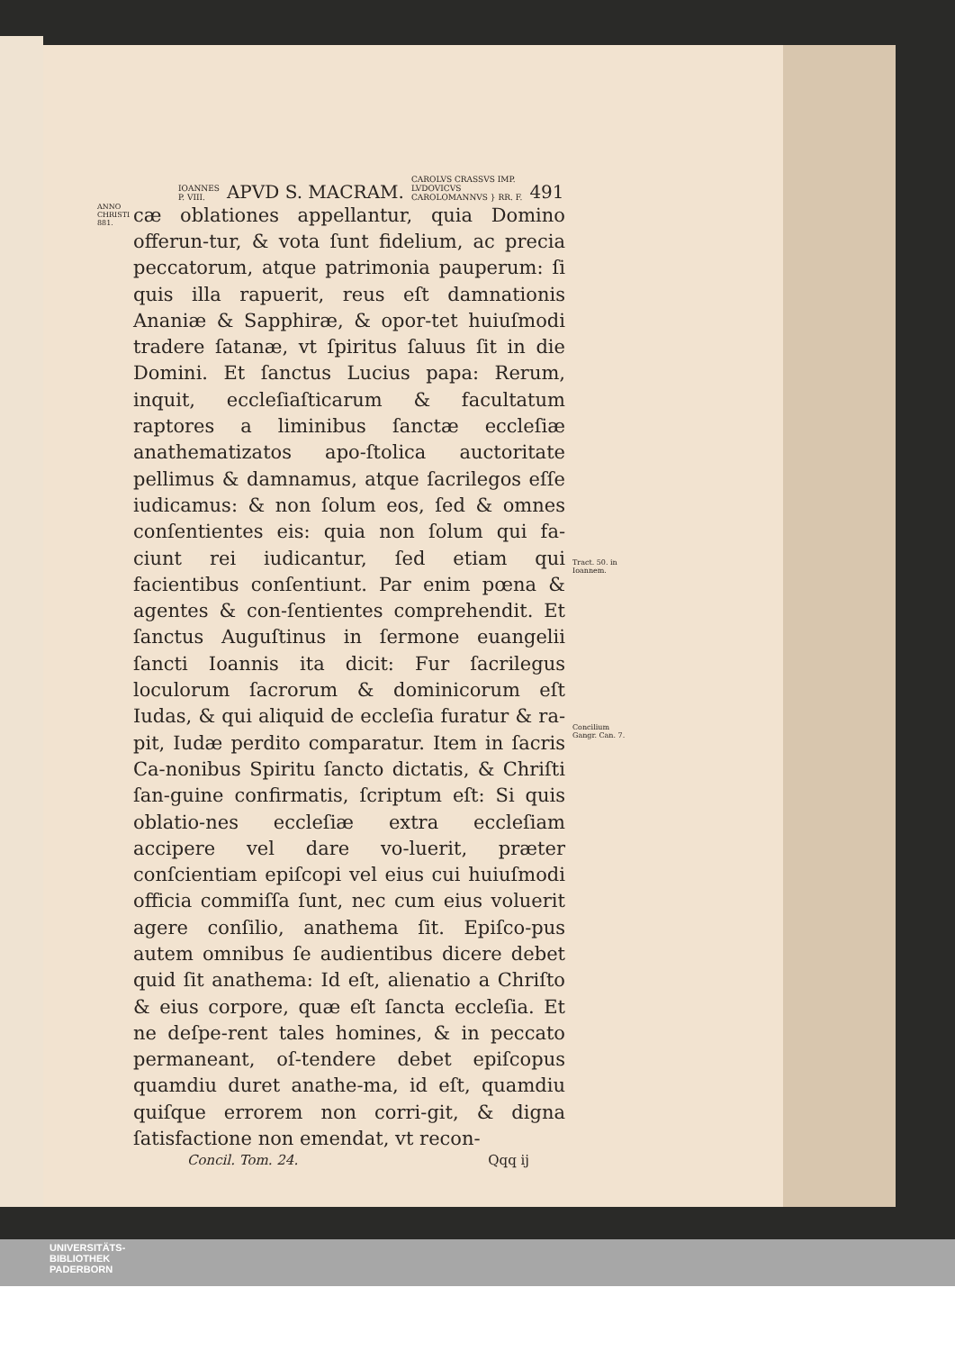IOANNES
P. VIII. APVD S. MACRAM. CAROLVS CRASSVS IMP.
LVDOVICVS
CAROLOMANNVS } RR. F. 491
ANNO CHRISTI 881.
cæ oblationes appellantur, quia Domino offerun-tur, & vota ſunt fidelium, ac precia peccatorum, atque patrimonia pauperum: ſi quis illa rapuerit, reus eſt damnationis Ananiæ & Sapphiræ, & opor-tet huiuſmodi tradere ſatanæ, vt ſpiritus ſaluus ſit in die Domini. Et ſanctus Lucius papa: Rerum, inquit, eccleſiaſticarum & facultatum raptores a liminibus ſanctæ eccleſiæ anathematizatos apo-ſtolica auctoritate pellimus & damnamus, atque ſacrilegos eſſe iudicamus: & non ſolum eos, ſed & omnes conſentientes eis: quia non ſolum qui fa-ciunt rei iudicantur, ſed etiam qui facientibus conſentiunt. Par enim pœna & agentes & con-ſentientes comprehendit. Et ſanctus Auguſtinus in ſermone euangelii ſancti Ioannis ita dicit: Fur ſacrilegus loculorum ſacrorum & dominicorum eſt Iudas, & qui aliquid de eccleſia furatur & ra-pit, Iudæ perdito comparatur. Item in ſacris Ca-nonibus Spiritu ſancto dictatis, & Chriſti ſan-guine confirmatis, ſcriptum eſt: Si quis oblatio-nes eccleſiæ extra eccleſiam accipere vel dare vo-luerit, præter conſcientiam epiſcopi vel eius cui huiuſmodi officia commiſſa ſunt, nec cum eius voluerit agere conſilio, anathema ſit. Epiſco-pus autem omnibus ſe audientibus dicere debet quid ſit anathema: Id eſt, alienatio a Chriſto & eius corpore, quæ eſt ſancta eccleſia. Et ne deſpe-rent tales homines, & in peccato permaneant, oſ-tendere debet epiſcopus quamdiu duret anathe-ma, id eſt, quamdiu quiſque errorem non corri-git, & digna ſatisfactione non emendat, vt recon-
Tract. 50. in Ioannem.
Concilium Gangr. Can. 7.
Concil. Tom. 24. Qqq ij
UNIVERSITÄTS-
BIBLIOTHEK
PADERBORN